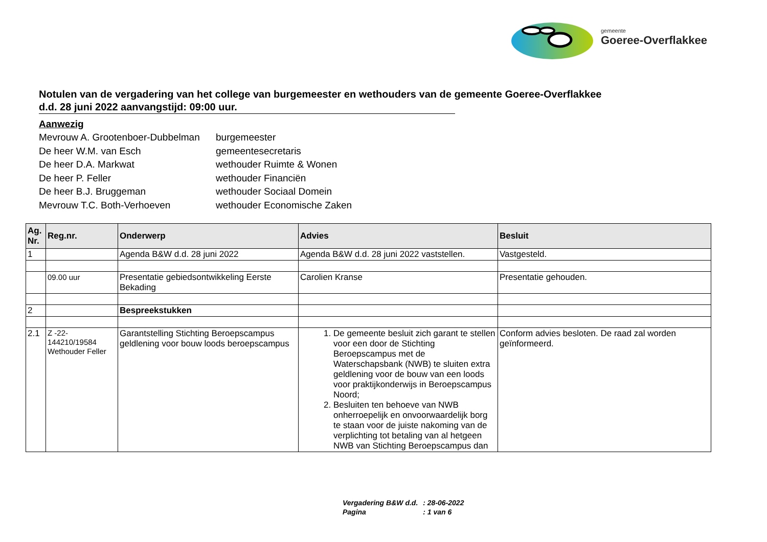gemeente
Goeree-Overflakkee
Notulen van de vergadering van het college van burgemeester en wethouders van de gemeente Goeree-Overflakkee
d.d. 28 juni 2022 aanvangstijd: 09:00 uur.
Aanwezig
| Mevrouw A. Grootenboer-Dubbelman | burgemeester |
| De heer W.M. van Esch | gemeentesecretaris |
| De heer D.A. Markwat | wethouder Ruimte & Wonen |
| De heer P. Feller | wethouder Financiën |
| De heer B.J. Bruggeman | wethouder Sociaal Domein |
| Mevrouw T.C. Both-Verhoeven | wethouder Economische Zaken |
| Ag. Nr. | Reg.nr. | Onderwerp | Advies | Besluit |
| --- | --- | --- | --- | --- |
| 1 | | Agenda B&W d.d. 28 juni 2022 | Agenda B&W d.d. 28 juni 2022 vaststellen. | Vastgesteld. |
| | 09.00 uur | Presentatie gebiedsontwikkeling Eerste Bekading | Carolien Kranse | Presentatie gehouden. |
| 2 | | Bespreekstukken | | |
| 2.1 | Z -22-144210/19584 Wethouder Feller | Garantstelling Stichting Beroepscampus geldlening voor bouw loods beroepscampus | 1. De gemeente besluit zich garant te stellen voor een door de Stichting Beroepscampus met de Waterschapsbank (NWB) te sluiten extra geldlening voor de bouw van een loods voor praktijkonderwijs in Beroepscampus Noord; 2. Besluiten ten behoeve van NWB onherroepelijk en onvoorwaardelijk borg te staan voor de juiste nakoming van de verplichting tot betaling van al hetgeen NWB van Stichting Beroepscampus dan | Conform advies besloten. De raad zal worden geïnformeerd. |
| Vergadering B&W d.d. | : 28-06-2022 |
| Pagina | : 1 van 6 |